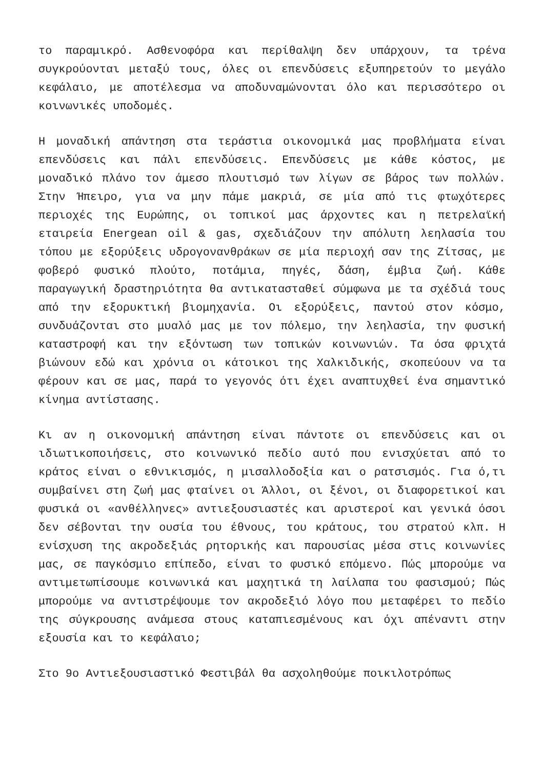το παραμικρό. Ασθενοφόρα και περίθαλψη δεν υπάρχουν, τα τρένα συγκρούονται μεταξύ τους, όλες οι επενδύσεις εξυπηρετούν το μεγάλο κεφάλαιο, με αποτέλεσμα να αποδυναμώνονται όλο και περισσότερο οι κοινωνικές υποδομές.
Η μοναδική απάντηση στα τεράστια οικονομικά μας προβλήματα είναι επενδύσεις και πάλι επενδύσεις. Επενδύσεις με κάθε κόστος, με μοναδικό πλάνο τον άμεσο πλουτισμό των λίγων σε βάρος των πολλών. Στην Ήπειρο, για να μην πάμε μακριά, σε μία από τις φτωχότερες περιοχές της Ευρώπης, οι τοπικοί μας άρχοντες και η πετρελαϊκή εταιρεία Energean oil & gas, σχεδιάζουν την απόλυτη λεηλασία του τόπου με εξορύξεις υδρογονανθράκων σε μία περιοχή σαν της Ζίτσας, με φοβερό φυσικό πλούτο, ποτάμια, πηγές, δάση, έμβια ζωή. Κάθε παραγωγική δραστηριότητα θα αντικατασταθεί σύμφωνα με τα σχέδιά τους από την εξορυκτική βιομηχανία. Οι εξορύξεις, παντού στον κόσμο, συνδυάζονται στο μυαλό μας με τον πόλεμο, την λεηλασία, την φυσική καταστροφή και την εξόντωση των τοπικών κοινωνιών. Τα όσα φριχτά βιώνουν εδώ και χρόνια οι κάτοικοι της Χαλκιδικής, σκοπεύουν να τα φέρουν και σε μας, παρά το γεγονός ότι έχει αναπτυχθεί ένα σημαντικό κίνημα αντίστασης.
Κι αν η οικονομική απάντηση είναι πάντοτε οι επενδύσεις και οι ιδιωτικοποιήσεις, στο κοινωνικό πεδίο αυτό που ενισχύεται από το κράτος είναι ο εθνικισμός, η μισαλλοδοξία και ο ρατσισμός. Για ό,τι συμβαίνει στη ζωή μας φταίνει οι Άλλοι, οι ξένοι, οι διαφορετικοί και φυσικά οι «ανθέλληνες» αντιεξουσιαστές και αριστεροί και γενικά όσοι δεν σέβονται την ουσία του έθνους, του κράτους, του στρατού κλπ. Η ενίσχυση της ακροδεξιάς ρητορικής και παρουσίας μέσα στις κοινωνίες μας, σε παγκόσμιο επίπεδο, είναι το φυσικό επόμενο. Πώς μπορούμε να αντιμετωπίσουμε κοινωνικά και μαχητικά τη λαίλαπα του φασισμού; Πώς μπορούμε να αντιστρέψουμε τον ακροδεξιό λόγο που μεταφέρει το πεδίο της σύγκρουσης ανάμεσα στους καταπιεσμένους και όχι απέναντι στην εξουσία και το κεφάλαιο;
Στο 9ο Αντιεξουσιαστικό Φεστιβάλ θα ασχοληθούμε ποικιλοτρόπως